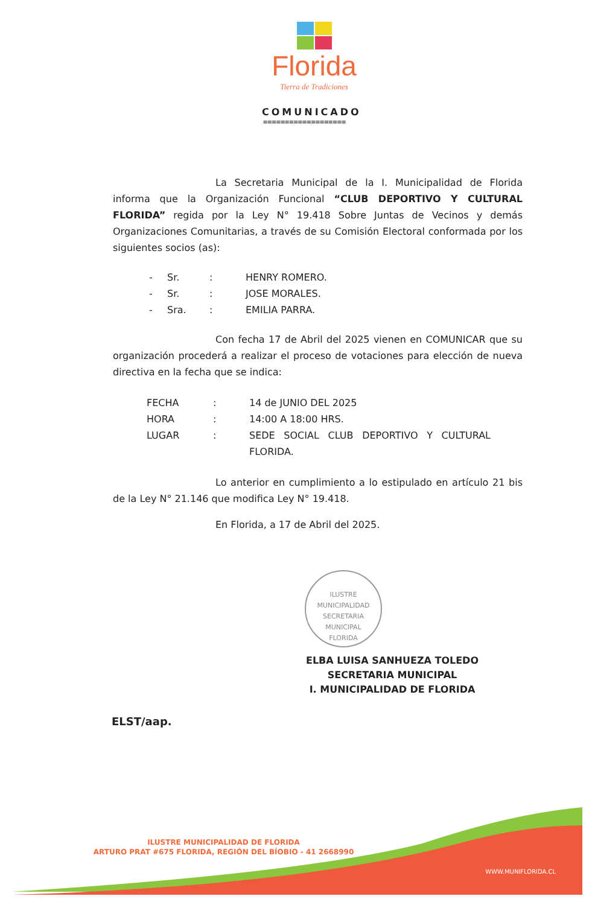Florida
Tierra de Tradiciones
COMUNICADO
===================
La Secretaria Municipal de la I. Municipalidad de Florida informa que la Organización Funcional “CLUB DEPORTIVO Y CULTURAL FLORIDA” regida por la Ley N° 19.418 Sobre Juntas de Vecinos y demás Organizaciones Comunitarias, a través de su Comisión Electoral conformada por los siguientes socios (as):
- Sr.: HENRY ROMERO.
- Sr.: JOSE MORALES.
- Sra.: EMILIA PARRA.
Con fecha 17 de Abril del 2025 vienen en COMUNICAR que su organización procederá a realizar el proceso de votaciones para elección de nueva directiva en la fecha que se indica:
FECHA: 14 de JUNIO DEL 2025
HORA: 14:00 A 18:00 HRS.
LUGAR: SEDE SOCIAL CLUB DEPORTIVO Y CULTURAL FLORIDA.
Lo anterior en cumplimiento a lo estipulado en artículo 21 bis de la Ley N° 21.146 que modifica Ley N° 19.418.
En Florida, a 17 de Abril del 2025.
ILUSTRE MUNICIPALIDAD
SECRETARIA
MUNICIPAL
FLORIDA
ELBA LUISA SANHUEZA TOLEDO
SECRETARIA MUNICIPAL
I. MUNICIPALIDAD DE FLORIDA
ELST/aap.
ILUSTRE MUNICIPALIDAD DE FLORIDA
ARTURO PRAT #675 FLORIDA, REGIÓN DEL BÍOBIO - 41 2668990
WWW.MUNIFLORIDA.CL